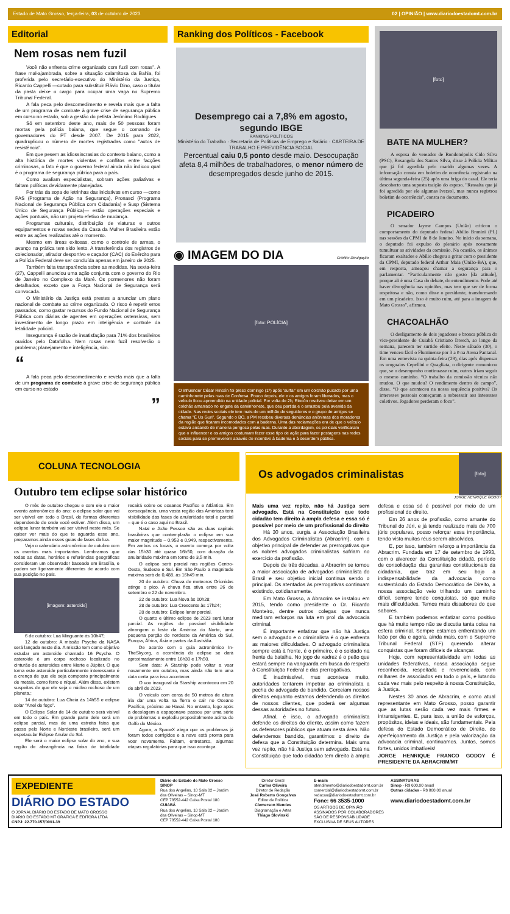Estado de Mato Grosso, terça-feira, 03 de outubro de 2023 02 | OPINIÃO | www.diariodoestadomt.com.br
Editorial
Nem rosas nem fuzil
Você não enfrenta crime organizado com fuzil com rosas”. A frase mal-ajambrada, sobre a situação calamitosa da Bahia, foi proferida pelo secretário-executivo do Ministério da Justiça, Ricardo Cappelli —cotado para substituir Flávio Dino, caso o titular da pasta deixe o cargo para ocupar uma vaga no Supremo Tribunal Federal.
A fala peca pelo descomedimento e revela mais que a falta de um programa de combate à grave crise de segurança pública em curso no estado, sob a gestão do petista Jerônimo Rodrigues.
Só em setembro deste ano, mais de 50 pessoas foram mortas pela polícia baiana, que segue o comando de governadores do PT desde 2007. De 2015 para 2022, quadruplicou o número de mortes registradas como "autos de resistência".
Em que pesem as idiossincrasias do contexto baiano, como a alta histórica de mortes violentas e conflitos entre facções criminosas, o fato é que o governo federal ainda não indicou qual é o programa de segurança pública para o país.
Como avaliam especialistas, sobram ações paliativas e faltam políticas devidamente planejadas.
Por trás da sopa de letrinhas das iniciativas em curso —como PAS (Programa de Ação na Segurança), Pronasci (Programa Nacional de Segurança Pública com Cidadania) e Susp (Sistema Único de Segurança Pública)— estão operações especiais e ações pontuais, não um projeto efetivo de mudança.
Programas culturais, distribuição de viaturas e outros equipamentos e novas sedes da Casa da Mulher Brasileira estão entre as ações realizadas até o momento.
Mesmo em áreas exitosas, como o controle de armas, o avanço na prática tem sido lento. A transferência dos registros de colecionador, atirador desportivo e caçador (CAC) do Exército para a Polícia Federal deve ser concluída apenas em janeiro de 2025.
Também falta transparência sobre as medidas. Na sexta-feira (27), Cappelli anunciou uma ação conjunta com o governo do Rio de Janeiro no Complexo da Maré. Os pormenores não foram detalhados, exceto que a Força Nacional de Segurança será convocada.
O Ministério da Justiça está prestes a anunciar um plano nacional de combate ao crime organizado. O risco é repetir erros passados, como gastar recursos do Fundo Nacional de Segurança Pública com diárias de agentes em operações ostensivas, sem investimento de longo prazo em inteligência e controle da letalidade policial.
Insegurança é razão de insatisfação para 71% dos brasileiros ouvidos pelo Datafolha. Nem rosas nem fuzil resolverão o problema; planejamento e inteligência, sim.
“
A fala peca pelo descomedimento e revela mais que a falta de um programa de combate à grave crise de segurança pública em curso no estado
”
Ranking dos Políticos - Facebook
Desemprego cai a 7,8% em agosto, segundo IBGE
RANKING POLÍTICOS
Ministério do Trabalho · Secretaria de Políticas de Emprego e Salário · CARTEIRA DE TRABALHO E PREVIDÊNCIA SOCIAL
Percentual caiu 0,5 ponto desde maio. Desocupação afeta 8,4 milhões de trabalhadores, o menor número de desempregados desde junho de 2015.
◉ IMAGEM DO DIA Crédito: Divulgação
[foto: POLÍCIA]
O influencer César Rincón foi preso domingo (1º) após 'surfar' em um colchão puxado por uma caminhonete pelas ruas de Confresa. Pouco depois, ele e os amigos foram liberados, mas o veículo ficou apreendido na unidade policial. Por volta de 2h, Rincón resolveu deitar em um colchão amarrado no engate da caminhonete, que deu partida e o arrastou pela avenida da cidade. Nas redes sociais ele tem mais de um milhão de seguidores e o grupo de amigos se chama "É Us Guri". Segundo o BO, a PM recebeu diversas denúncias anônimas dos moradores da região que ficaram incomodados com a baderna. Uma das reclamações era de que o veículo estava andando de maneira perigosa pelas ruas. Durante a abordagem, os policiais verificaram que o influencer e os amigos costumam fazer esse tipo de ação para fazer postagens nas redes sociais para se promoverem através do incentivo à baderna e à desordem pública.
[foto]
BATE NA MULHER?
A esposa do vereador de Rondonópolis Cido Silva (PSC), Rosangela dos Santos Silva, disse à Polícia Militar que já foi agredida pelo marido algumas vezes. A informação consta em boletim de ocorrência registrado na última segunda-feira (25) após uma briga do casal. Ele teria descoberto uma suposta traição do esposo. "Ressalta que já foi agredida por ele algumas [vezes], mas nunca registrou boletim de ocorrência", consta no documento.
PICADEIRO
O senador Jayme Campos (União) criticou o comportamento do deputado federal Abílio Brunini (PL) nas sessões da CPMI de 8 de Janeiro. No início da semana, o deputado foi expulso do plenário após novamente tumultuar as atividades da comissão. Na ocasião, os ânimos ficaram exaltados e Abílio chegou a gritar com o presidente da CPMI, deputado federal Arthur Maia (União-BA), que, em resposta, ameaçou chamar a segurança para o parlamentar. “Particularmente não gosto [da atitude], porque ali é uma Casa do debate, do entendimento. Pode até haver divergência nas opiniões, mas tem que ser de forma respeitosa e não, como disse o presidente, transformando em um picadeiro. Isso é muito ruim, até para a imagem de Mato Grosso”, afirmou.
CHACOALHÃO
O desligamento de dois jogadores e bronca pública do vice-presidente do Cuiabá Cristiano Dresch, ao longo da semana, parecem ter surtido efeito. Neste sábado (30), o time venceu fácil o Fluminense por 3 a 0 na Arena Pantanal. Em uma entrevista na quinta-feira (29), dias após dispensar os uruguaios Cepellini e Quagliata, o dirigente comunicou que, se o desempenho continuasse ruim, outros iriam seguir o mesmo caminho. “O trabalho da comissão técnica não mudou. O que mudou? O rendimento dentro de campo”, disse. “O que aconteceu na nossa sequência positiva? Os interesses pessoais começaram a sobressair aos interesses coletivos. Jogadores perderam o foco”.
COLUNA TECNOLOGIA
Outubro tem eclipse solar histórico
O mês de outubro chegou e com ele o maior evento astronômico do ano: o eclipse solar que vai ser visível em todo o Brasil, de formas diferentes dependendo de onde você estiver. Além disso, um eclipse lunar também vai ser visível neste mês. Se quiser ver mais do que te aguarda esse ano, preparamos ainda esses guias de fases da lua.
Veja o calendário astronômico de outubro com os eventos mais importantes. Lembramos que todas as datas, horários e referências geográficas consideram um observador baseado em Brasília, e podem ser ligeiramente diferentes de acordo com sua posição no país.
[imagem: asteroide]
6 de outubro: Lua Minguante às 10h47;
12 de outubro: A missão Psyche da NASA será lançada neste dia. A missão tem como objetivo estudar um asteroide chamado 16 Psyche. O asteroide é um corpo rochoso localizado no cinturão de asteroides entre Marte e Júpiter. O que torna este asteroide particularmente interessante é a crença de que ele seja composto principalmente de metais, como ferro e níquel. Além disso, existem suspeitas de que ele seja o núcleo rochoso de um planeta.;
14 de outubro: Lua Cheia às 14h55 e eclipse solar “Anel de fogo”.
O Eclipse Solar de 14 de outubro será visível em todo o país. Em grande parte dele será um eclipse parcial, mas de uma estreita faixa que passa pelo Norte e Nordeste brasileiro, será um espetacular Eclipse Anular do Sol.
Ele será o maior eclipse solar do ano, e sua região de abrangência na faixa de totalidade recairá sobre os oceanos Pacífico e Atlântico. Em consequência, uma vasta região das Américas terá visibilidade das fases de anularidade total e parcial – que é o caso aqui no Brasil.
Natal e João Pessoa são as duas capitais brasileiras que contemplarão o eclipse em sua maior magnitude – 0,953 e 0,949, respectivamente. Em ambos os locais, o evento começa por volta das 15h30 até quase 16h50, com duração da anularidade máxima em torno de 3,5 min.
O eclipse será parcial nas regiões Centro-Oeste, Sudeste e Sul. Em São Paulo a magnitude máxima será de 0,488, às 16h49 min.
20 de outubro: Chuva de meteoros Orionidas atinge o pico. A chuva fica ativa entre 26 de setembro e 22 de novembro.
22 de outubro: Lua Nova às 00h28;
28 de outubro: Lua Crescente às 17h24;
28 de outubro: Eclipse lunar parcial.
O quarto e último eclipse de 2023 será lunar parcial. As regiões de possível visibilidade abrangem o leste da América do Norte, uma pequena porção do nordeste da América do Sul, Europa, África, Ásia e partes da Austrália.
De acordo com o guia astronômico In-TheSky.org, a ocorrência do eclipse se dará aproximadamente entre 16h30 e 17h50.
Sem data: A Starship pode voltar a voar novamente em outubro, mas ainda não tem uma data certa para isso acontecer.
O voo inaugural da Starship aconteceu em 20 de abril de 2023.
O veículo com cerca de 50 metros de altura iria dar uma volta na Terra e cair no Oceano Pacífico, próximo ao Havaí. No entanto, logo após a decolagem a espaçonave passou por uma série de problemas e explodiu propositalmente acima do Golfo do México.
Agora, a SpaceX alega que os problemas já foram todos corrigidos e a nave está pronta para voar novamente. Faltam, entretanto, algumas etapas regulatórias para que isso aconteça.
Os advogados criminalistas
[foto]
JORGE HENRIQUE GODOY
Mais uma vez repito, não há Justiça sem advogado. Está na Constituição que todo cidadão tem direito à ampla defesa e essa só é possível por meio de um profissional do direito
Há 30 anos, surgia a Associação Brasileira dos Advogados Criminalistas (Abracrim), com o objetivo principal de defender as prerrogativas que os nobres advogados criminalistas sofriam no exercício da profissão.
Depois de três décadas, a Abracrim se tornou a maior associação de advogados criminalista do Brasil e seu objetivo inicial continua sendo o principal. Os atentados às prerrogativas continuam existindo, cotidianamente.
Em Mato Grosso, a Abracrim se instalou em 2015, tendo como presidente o Dr. Ricardo Monteiro, dentre outros colegas que nunca mediram esforços na luta em prol da advocacia criminal.
É importante enfatizar que não há Justiça sem o advogado e o criminalista é o que enfrenta as maiores dificuldades. O advogado criminalista sempre está à frente, é o primeiro, é o soldado na frente da batalha. No jogo de xadrez é o peão que estará sempre na vanguarda em busca do respeito à Constituição Federal e das prerrogativas.
É inadmissível, mas acontece muito, autoridades tentarem impetrar ao criminalista a pecha de advogado de bandido. Cerceiam nossos direitos enquanto estamos defendendo os direitos de nossos clientes, que poderá ser algumas dessas autoridades no futuro.
Afinal, é isso, o advogado criminalista defende os direitos do cliente, assim como fazem os defensores públicos que atuam nesta área. Não defendemos bandido, garantimos o direito de defesa que a Constituição determina. Mais uma vez repito, não há Justiça sem advogado. Está na Constituição que todo cidadão tem direito à ampla defesa e essa só é possível por meio de um profissional do direito.
Em 26 anos de profissão, como amante do Tribunal do Júri, e já tendo realizado mais de 700 júris populares, posso reforçar essa importância, tendo visto muitos réus serem absolvidos.
E, por isso, também reforço a importância da Abracrim. Fundada em 17 de setembro de 1993, com o alvorecer da Constituição cidadã, período de consolidação das garantias constitucionais da cidadania, que traz em seu bojo a indispensabilidade da advocacia como sustentáculo do Estado Democrático de Direito, a nossa associação veio trilhando um caminho difícil, sempre tendo conquistas, só que muito mais dificuldades. Temos mais dissabores do que sabores.
E também podemos enfatizar como positivo que há muito tempo não se discutia tanta coisa na esfera criminal. Sempre estamos enfrentando um leão por dia e agora, ainda mais, com o Supremo Tribunal Federal (STF) querendo alterar conquistas que foram difíceis de alcançar.
Hoje, com representatividade em todas as unidades federativas, nossa associação segue reconhecida, respeitada e reverenciada, com milhares de associados em todo o país, e lutando cada vez mais pelo respeito à nossa Constituição, à Justiça.
Nestes 30 anos de Abracrim, e como atual representante em Mato Grosso, posso garantir que as lutas serão cada vez mais firmes e intransigentes. E, para isso, a união de esforços, propósitos, ideias e ideais, são fundamentais. Pela defesa do Estado Democrático de Direito, do aperfeiçoamento da Justiça e pela valorização da advocacia criminal, continuamos. Juntos, somos fortes, unidos imbatíveis!
JORGE HENRIQUE FRANCO GODOY É PRESIDENTE DA ABRACRIM/MT
EXPEDIENTE
DIÁRIO DO ESTADO
O JORNAL DIÁRIO DO ESTADO DE MATO GROSSO
DIARIO DO ESTADO MT GRAFICA E EDITORA LTDA
CNPJ: 22.770.157/0001-39
Diário do Estado de Mato Grosso
SINOP
Rua dos Angelins, 10 Sala 02 – Jardim das Oliveiras – Sinop-MT
CEP 78552-442 Caixa Postal 180
CUIABÁ
Rua dos Angelins, 10 Sala 02 – Jardim das Oliveiras – Sinop-MT
CEP 78552-442 Caixa Postal 180
Diretor-Geral
Carlos Oliveira
Diretor de Redação
José Roberto Gonçalves
Editor de Política
Clemerson Mendes
Diagramação e Artes
Thiago Slovinski
E-mails
atendimento@diariodoestadomt.com.br
comercial@diariodoestadomt.com.br
redacao@diariodoestadomt.com.br
Fone: 66 3535-1000
OS ARTIGOS DE OPINIÃO ASSINADOS POR COLABORADORES SÃO DE RESPONSABILIDADE EXCLUSIVA DE SEUS AUTORES
ASSINATURAS
Sinop - R$ 600,00 anual
Outras cidades - R$ 800,00 anual
www.diariodoestadomt.com.br